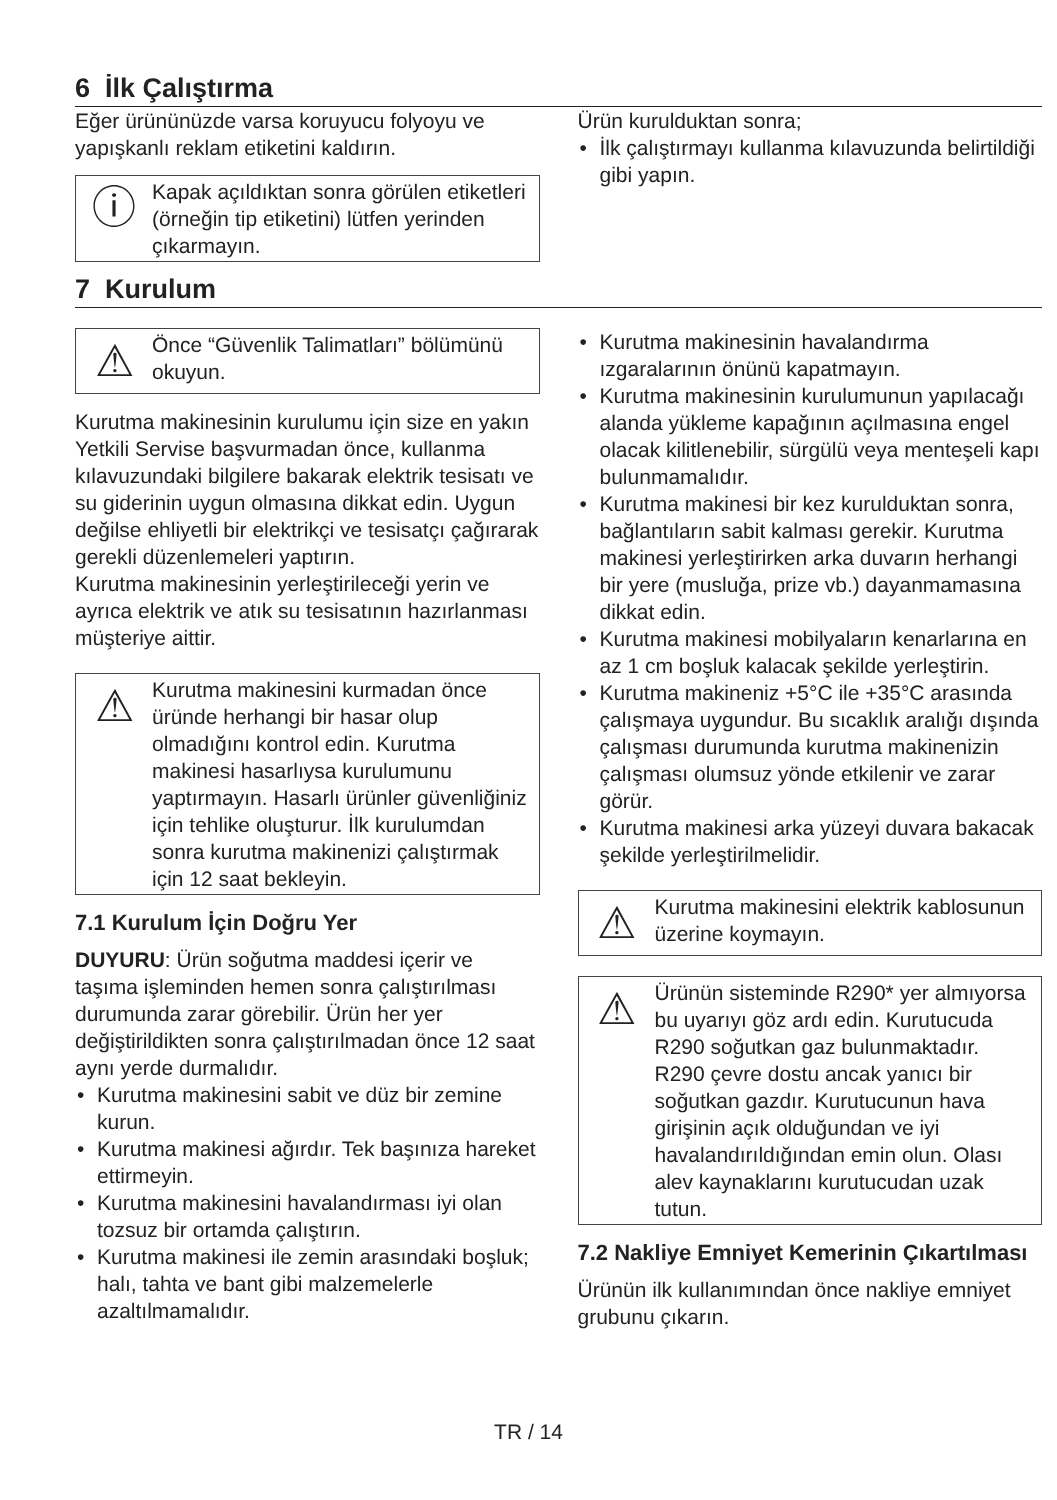6 İlk Çalıştırma
Eğer ürününüzde varsa koruyucu folyoyu ve yapışkanlı reklam etiketini kaldırın.
ⓘ
Kapak açıldıktan sonra görülen etiketleri (örneğin tip etiketini) lütfen yerinden çıkarmayın.
Ürün kurulduktan sonra;
İlk çalıştırmayı kullanma kılavuzunda belirtildiği gibi yapın.
7 Kurulum
⚠
Önce “Güvenlik Talimatları” bölümünü okuyun.
Kurutma makinesinin kurulumu için size en yakın Yetkili Servise başvurmadan önce, kullanma kılavuzundaki bilgilere bakarak elektrik tesisatı ve su giderinin uygun olmasına dikkat edin. Uygun değilse ehliyetli bir elektrikçi ve tesisatçı çağırarak gerekli düzenlemeleri yaptırın.
Kurutma makinesinin yerleştirileceği yerin ve ayrıca elektrik ve atık su tesisatının hazırlanması müşteriye aittir.
⚠
Kurutma makinesini kurmadan önce üründe herhangi bir hasar olup olmadığını kontrol edin. Kurutma makinesi hasarlıysa kurulumunu yaptırmayın. Hasarlı ürünler güvenliğiniz için tehlike oluşturur. İlk kurulumdan sonra kurutma makinenizi çalıştırmak için 12 saat bekleyin.
7.1 Kurulum İçin Doğru Yer
DUYURU: Ürün soğutma maddesi içerir ve taşıma işleminden hemen sonra çalıştırılması durumunda zarar görebilir. Ürün her yer değiştirildikten sonra çalıştırılmadan önce 12 saat aynı yerde durmalıdır.
Kurutma makinesini sabit ve düz bir zemine kurun.
Kurutma makinesi ağırdır. Tek başınıza hareket ettirmeyin.
Kurutma makinesini havalandırması iyi olan tozsuz bir ortamda çalıştırın.
Kurutma makinesi ile zemin arasındaki boşluk; halı, tahta ve bant gibi malzemelerle azaltılmamalıdır.
Kurutma makinesinin havalandırma ızgaralarının önünü kapatmayın.
Kurutma makinesinin kurulumunun yapılacağı alanda yükleme kapağının açılmasına engel olacak kilitlenebilir, sürgülü veya menteşeli kapı bulunmamalıdır.
Kurutma makinesi bir kez kurulduktan sonra, bağlantıların sabit kalması gerekir. Kurutma makinesi yerleştirirken arka duvarın herhangi bir yere (musluğa, prize vb.) dayanmamasına dikkat edin.
Kurutma makinesi mobilyaların kenarlarına en az 1 cm boşluk kalacak şekilde yerleştirin.
Kurutma makineniz +5°C ile +35°C arasında çalışmaya uygundur. Bu sıcaklık aralığı dışında çalışması durumunda kurutma makinenizin çalışması olumsuz yönde etkilenir ve zarar görür.
Kurutma makinesi arka yüzeyi duvara bakacak şekilde yerleştirilmelidir.
⚠
Kurutma makinesini elektrik kablosunun üzerine koymayın.
⚠
Ürünün sisteminde R290* yer almıyorsa bu uyarıyı göz ardı edin. Kurutucuda R290 soğutkan gaz bulunmaktadır. R290 çevre dostu ancak yanıcı bir soğutkan gazdır. Kurutucunun hava girişinin açık olduğundan ve iyi havalandırıldığından emin olun. Olası alev kaynaklarını kurutucudan uzak tutun.
7.2 Nakliye Emniyet Kemerinin Çıkartılması
Ürünün ilk kullanımından önce nakliye emniyet grubunu çıkarın.
TR / 14